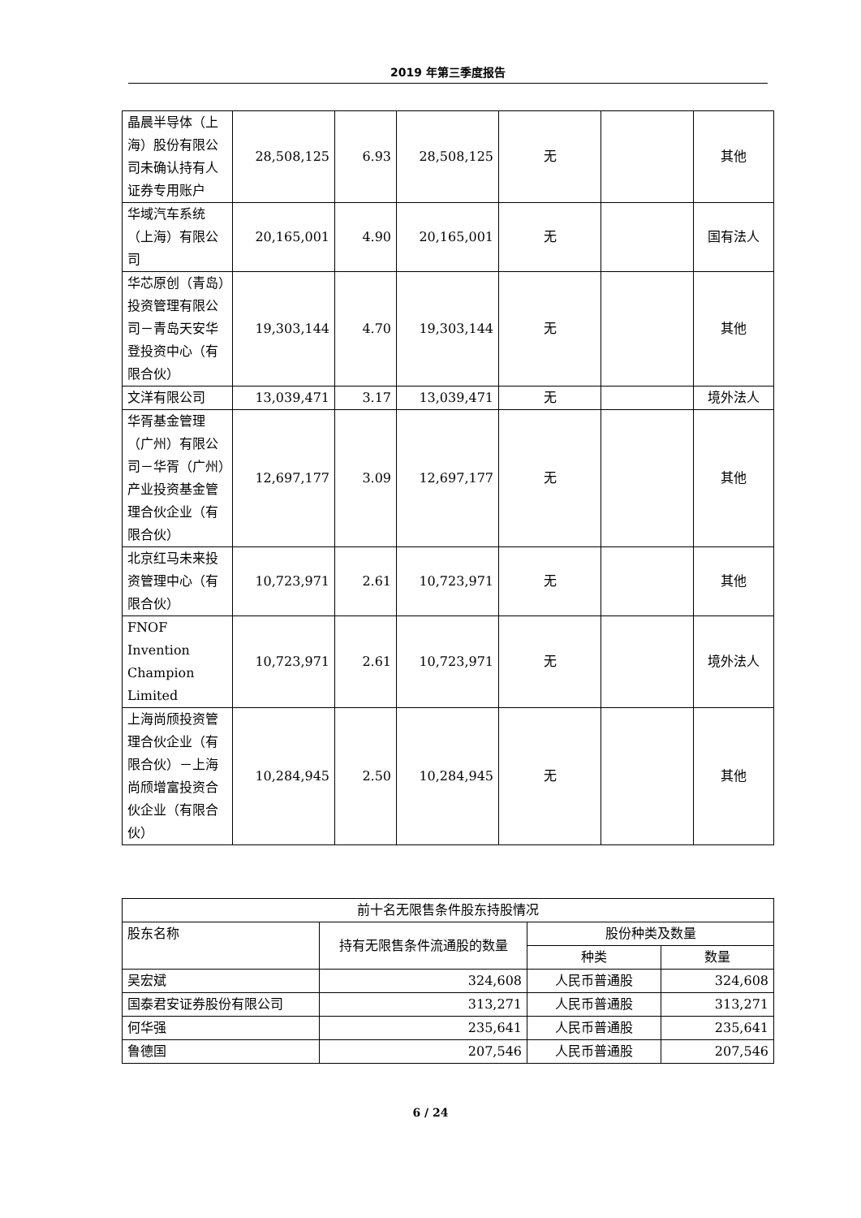2019 年第三季度报告
| 晶晨半导体（上海）股份有限公司未确认持有人证券专用账户 | 28,508,125 | 6.93 | 28,508,125 | 无 | | 其他 |
| 华域汽车系统（上海）有限公司 | 20,165,001 | 4.90 | 20,165,001 | 无 | | 国有法人 |
| 华芯原创（青岛）投资管理有限公司－青岛天安华登投资中心（有限合伙） | 19,303,144 | 4.70 | 19,303,144 | 无 | | 其他 |
| 文洋有限公司 | 13,039,471 | 3.17 | 13,039,471 | 无 | | 境外法人 |
| 华胥基金管理（广州）有限公司－华胥（广州）产业投资基金管理合伙企业（有限合伙） | 12,697,177 | 3.09 | 12,697,177 | 无 | | 其他 |
| 北京红马未来投资管理中心（有限合伙） | 10,723,971 | 2.61 | 10,723,971 | 无 | | 其他 |
| FNOF Invention Champion Limited | 10,723,971 | 2.61 | 10,723,971 | 无 | | 境外法人 |
| 上海尚颀投资管理合伙企业（有限合伙）－上海尚颀增富投资合伙企业（有限合伙） | 10,284,945 | 2.50 | 10,284,945 | 无 | | 其他 |
| 前十名无限售条件股东持股情况 | | | |
| 股东名称 | 持有无限售条件流通股的数量 | 股份种类及数量 | |
| | | 种类 | 数量 |
| 吴宏斌 | 324,608 | 人民币普通股 | 324,608 |
| 国泰君安证券股份有限公司 | 313,271 | 人民币普通股 | 313,271 |
| 何华强 | 235,641 | 人民币普通股 | 235,641 |
| 鲁德国 | 207,546 | 人民币普通股 | 207,546 |
6 / 24